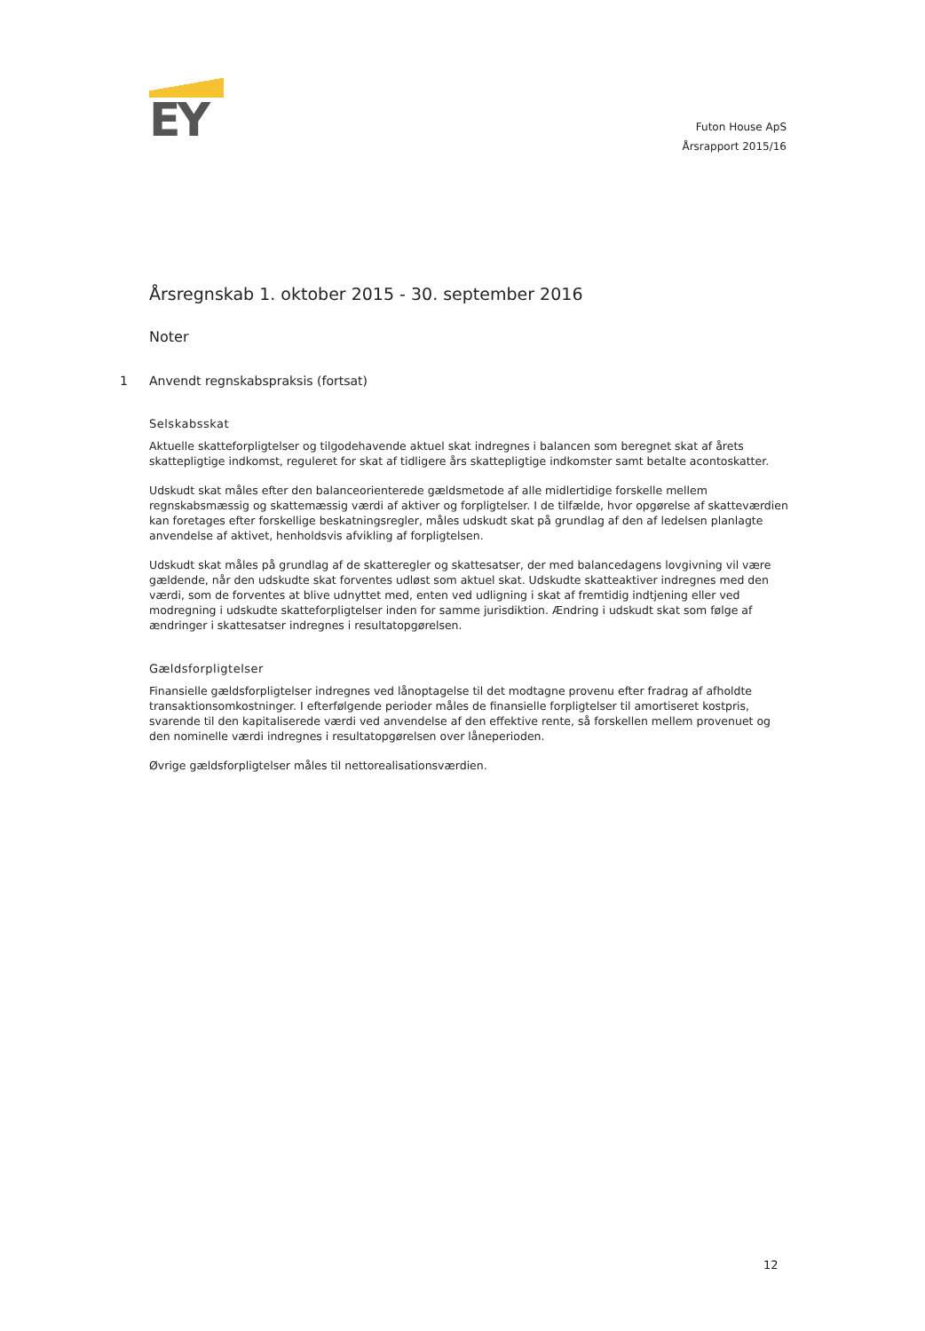EY
Futon House ApS
Årsrapport 2015/16
Årsregnskab 1. oktober 2015 - 30. september 2016
Noter
1 Anvendt regnskabspraksis (fortsat)
Selskabsskat
Aktuelle skatteforpligtelser og tilgodehavende aktuel skat indregnes i balancen som beregnet skat af årets skattepligtige indkomst, reguleret for skat af tidligere års skattepligtige indkomster samt betalte acontoskatter.
Udskudt skat måles efter den balanceorienterede gældsmetode af alle midlertidige forskelle mellem regnskabsmæssig og skattemæssig værdi af aktiver og forpligtelser. I de tilfælde, hvor opgørelse af skatteværdien kan foretages efter forskellige beskatningsregler, måles udskudt skat på grundlag af den af ledelsen planlagte anvendelse af aktivet, henholdsvis afvikling af forpligtelsen.
Udskudt skat måles på grundlag af de skatteregler og skattesatser, der med balancedagens lovgivning vil være gældende, når den udskudte skat forventes udløst som aktuel skat. Udskudte skatteaktiver indregnes med den værdi, som de forventes at blive udnyttet med, enten ved udligning i skat af fremtidig indtjening eller ved modregning i udskudte skatteforpligtelser inden for samme jurisdiktion. Ændring i udskudt skat som følge af ændringer i skattesatser indregnes i resultatopgørelsen.
Gældsforpligtelser
Finansielle gældsforpligtelser indregnes ved lånoptagelse til det modtagne provenu efter fradrag af afholdte transaktionsomkostninger. I efterfølgende perioder måles de finansielle forpligtelser til amortiseret kostpris, svarende til den kapitaliserede værdi ved anvendelse af den effektive rente, så forskellen mellem provenuet og den nominelle værdi indregnes i resultatopgørelsen over låneperioden.
Øvrige gældsforpligtelser måles til nettorealisationsværdien.
12